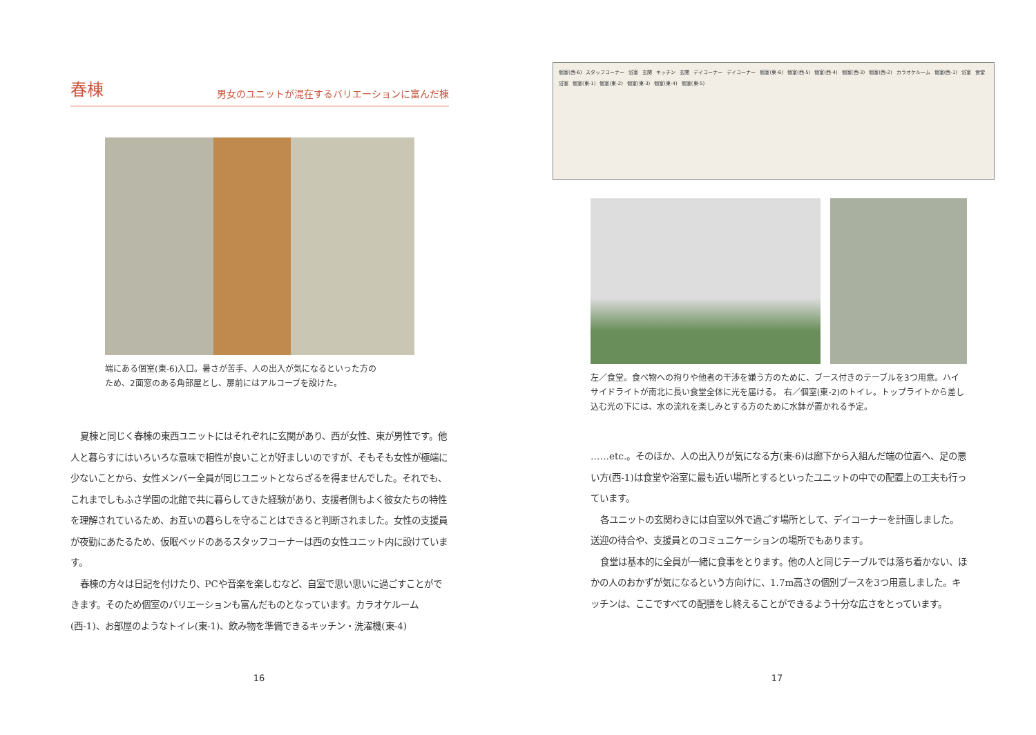春棟
男女のユニットが混在するバリエーションに富んだ棟
端にある個室(東-6)入口。暑さが苦手、人の出入が気になるといった方の
ため、2面窓のある角部屋とし、扉前にはアルコーブを設けた。
夏棟と同じく春棟の東西ユニットにはそれぞれに玄関があり、西が女性、東が男性です。他人と暮らすにはいろいろな意味で相性が良いことが好ましいのですが、そもそも女性が極端に少ないことから、女性メンバー全員が同じユニットとならざるを得ませんでした。それでも、これまでしもふさ学園の北館で共に暮らしてきた経験があり、支援者側もよく彼女たちの特性を理解されているため、お互いの暮らしを守ることはできると判断されました。女性の支援員が夜勤にあたるため、仮眠ベッドのあるスタッフコーナーは西の女性ユニット内に設けています。
春棟の方々は日記を付けたり、PCや音楽を楽しむなど、自室で思い思いに過ごすことができます。そのため個室のバリエーションも富んだものとなっています。カラオケルーム(西-1)、お部屋のようなトイレ(東-1)、飲み物を準備できるキッチン・洗濯機(東-4)
16
個室(西-6) スタッフコーナー 浴室 玄関 キッチン 玄関 デイコーナー デイコーナー 個室(東-6) 個室(西-5) 個室(西-4) 個室(西-3) 個室(西-2) カラオケルーム 個室(西-1) 浴室 食堂 浴室 個室(東-1) 個室(東-2) 個室(東-3) 個室(東-4) 個室(東-5)
左／食堂。食べ物への拘りや他者の干渉を嫌う方のために、ブース付きのテーブルを3つ用意。ハイサイドライトが南北に長い食堂全体に光を届ける。 右／個室(東-2)のトイレ。トップライトから差し込む光の下には、水の流れを楽しみとする方のために水鉢が置かれる予定。
……etc.。そのほか、人の出入りが気になる方(東-6)は廊下から入組んだ端の位置へ、足の悪い方(西-1)は食堂や浴室に最も近い場所とするといったユニットの中での配置上の工夫も行っています。
各ユニットの玄関わきには自室以外で過ごす場所として、デイコーナーを計画しました。送迎の待合や、支援員とのコミュニケーションの場所でもあります。
食堂は基本的に全員が一緒に食事をとります。他の人と同じテーブルでは落ち着かない、ほかの人のおかずが気になるという方向けに、1.7m高さの個別ブースを3つ用意しました。キッチンは、ここですべての配膳をし終えることができるよう十分な広さをとっています。
17